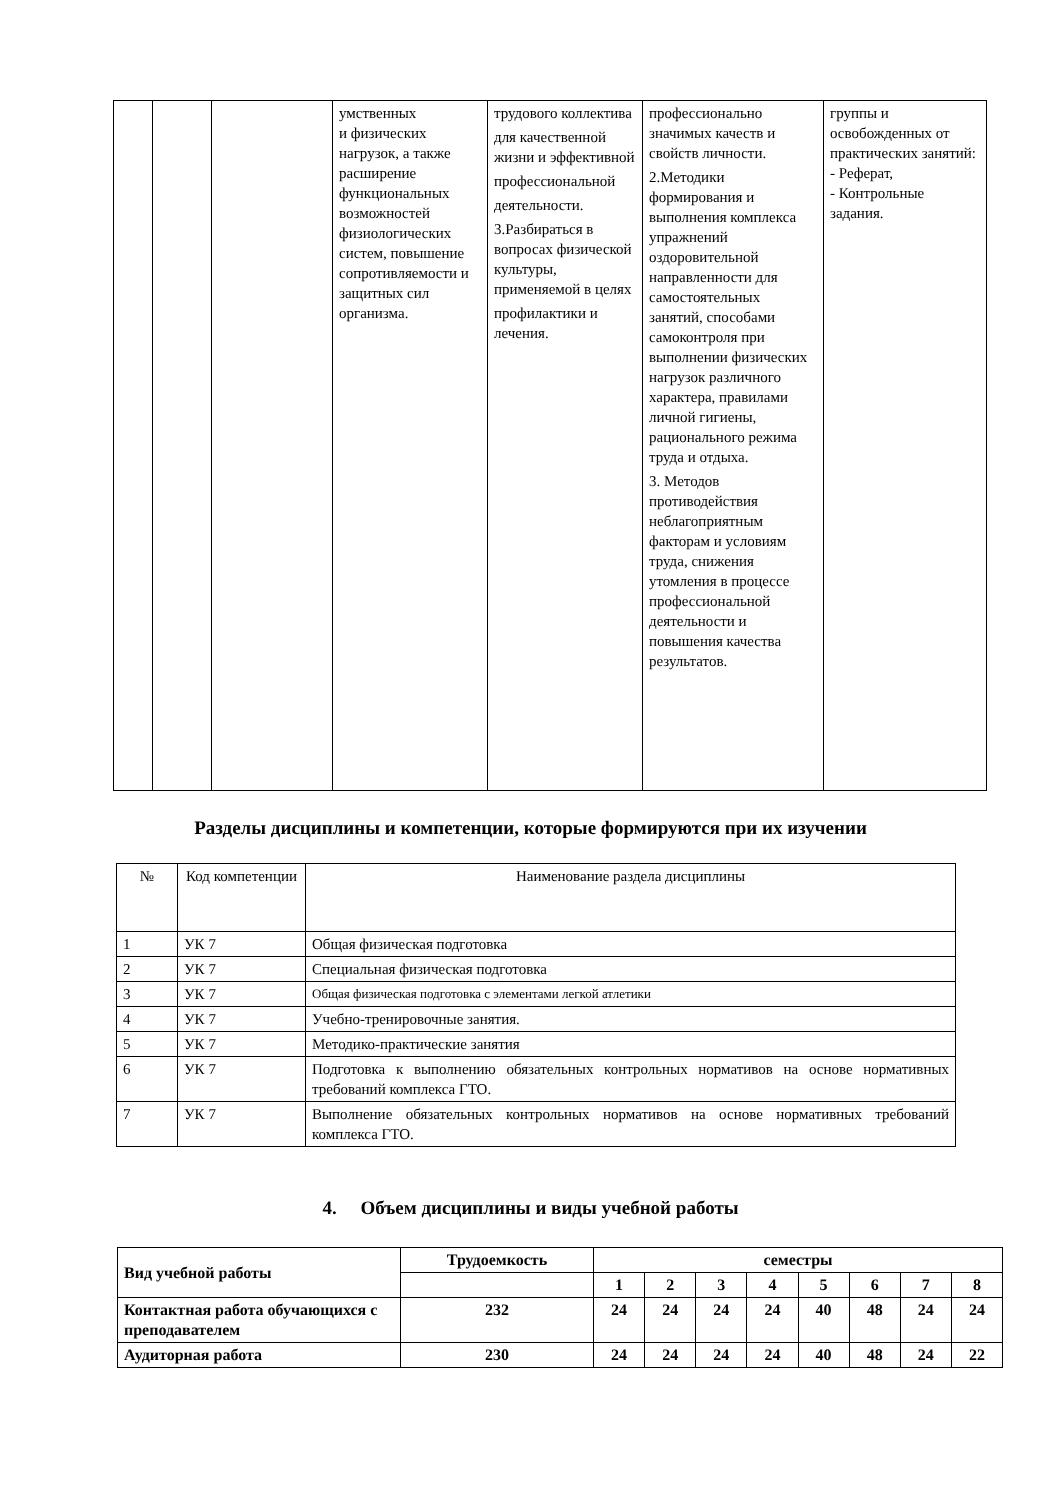| | | | умственных и физических нагрузок, а также расширение функциональных возможностей физиологических систем, повышение сопротивляемости и защитных сил организма. | трудового коллектива для качественной жизни и эффективной профессиональной деятельности. 3.Разбираться в вопросах физической культуры, применяемой в целях профилактики и лечения. | профессионально значимых качеств и свойств личности. 2.Методики формирования и выполнения комплекса упражнений оздоровительной направленности для самостоятельных занятий, способами самоконтроля при выполнении физических нагрузок различного характера, правилами личной гигиены, рационального режима труда и отдыха. 3. Методов противодействия неблагоприятным факторам и условиям труда, снижения утомления в процессе профессиональной деятельности и повышения качества результатов. | группы и освобожденных от практических занятий: - Реферат, - Контрольные задания. |
Разделы дисциплины и компетенции, которые формируются при их изучении
| № | Код компетенции | Наименование раздела дисциплины |
| 1 | УК 7 | Общая физическая подготовка |
| 2 | УК 7 | Специальная физическая подготовка |
| 3 | УК 7 | Общая физическая подготовка с элементами легкой атлетики |
| 4 | УК 7 | Учебно-тренировочные занятия. |
| 5 | УК 7 | Методико-практические занятия |
| 6 | УК 7 | Подготовка к выполнению обязательных контрольных нормативов на основе нормативных требований комплекса ГТО. |
| 7 | УК 7 | Выполнение обязательных контрольных нормативов на основе нормативных требований комплекса ГТО. |
4. Объем дисциплины и виды учебной работы
| Вид учебной работы | Трудоемкость | семестры | | | | | | | |
| --- | --- | --- | --- | --- | --- | --- | --- | --- | --- |
| | | 1 | 2 | 3 | 4 | 5 | 6 | 7 | 8 |
| Контактная работа обучающихся с преподавателем | 232 | 24 | 24 | 24 | 24 | 40 | 48 | 24 | 24 |
| Аудиторная работа | 230 | 24 | 24 | 24 | 24 | 40 | 48 | 24 | 22 |